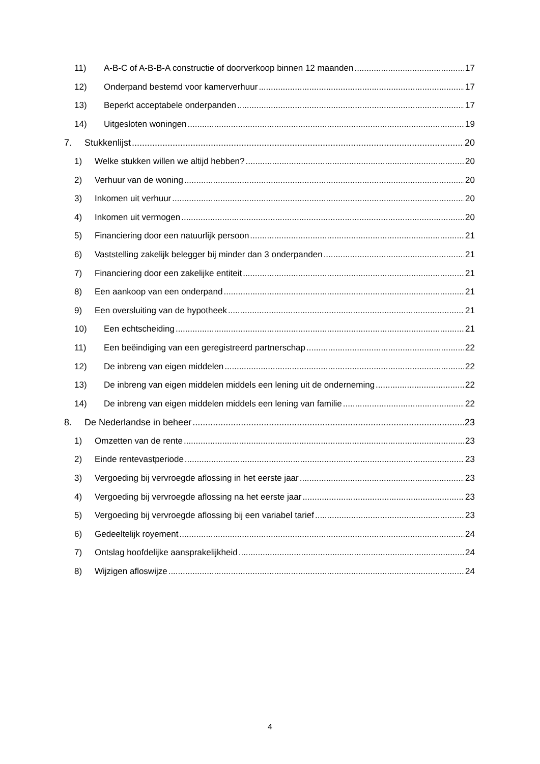11) A-B-C of A-B-B-A constructie of doorverkoop binnen 12 maanden 17
12) Onderpand bestemd voor kamerverhuur 17
13) Beperkt acceptabele onderpanden 17
14) Uitgesloten woningen 19
7. Stukkenlijst 20
1) Welke stukken willen we altijd hebben? 20
2) Verhuur van de woning 20
3) Inkomen uit verhuur 20
4) Inkomen uit vermogen 20
5) Financiering door een natuurlijk persoon 21
6) Vaststelling zakelijk belegger bij minder dan 3 onderpanden 21
7) Financiering door een zakelijke entiteit 21
8) Een aankoop van een onderpand 21
9) Een oversluiting van de hypotheek 21
10) Een echtscheiding 21
11) Een beëindiging van een geregistreerd partnerschap 22
12) De inbreng van eigen middelen 22
13) De inbreng van eigen middelen middels een lening uit de onderneming 22
14) De inbreng van eigen middelen middels een lening van familie 22
8. De Nederlandse in beheer 23
1) Omzetten van de rente 23
2) Einde rentevastperiode 23
3) Vergoeding bij vervroegde aflossing in het eerste jaar 23
4) Vergoeding bij vervroegde aflossing na het eerste jaar 23
5) Vergoeding bij vervroegde aflossing bij een variabel tarief 23
6) Gedeeltelijk royement 24
7) Ontslag hoofdelijke aansprakelijkheid 24
8) Wijzigen afloswijze 24
4